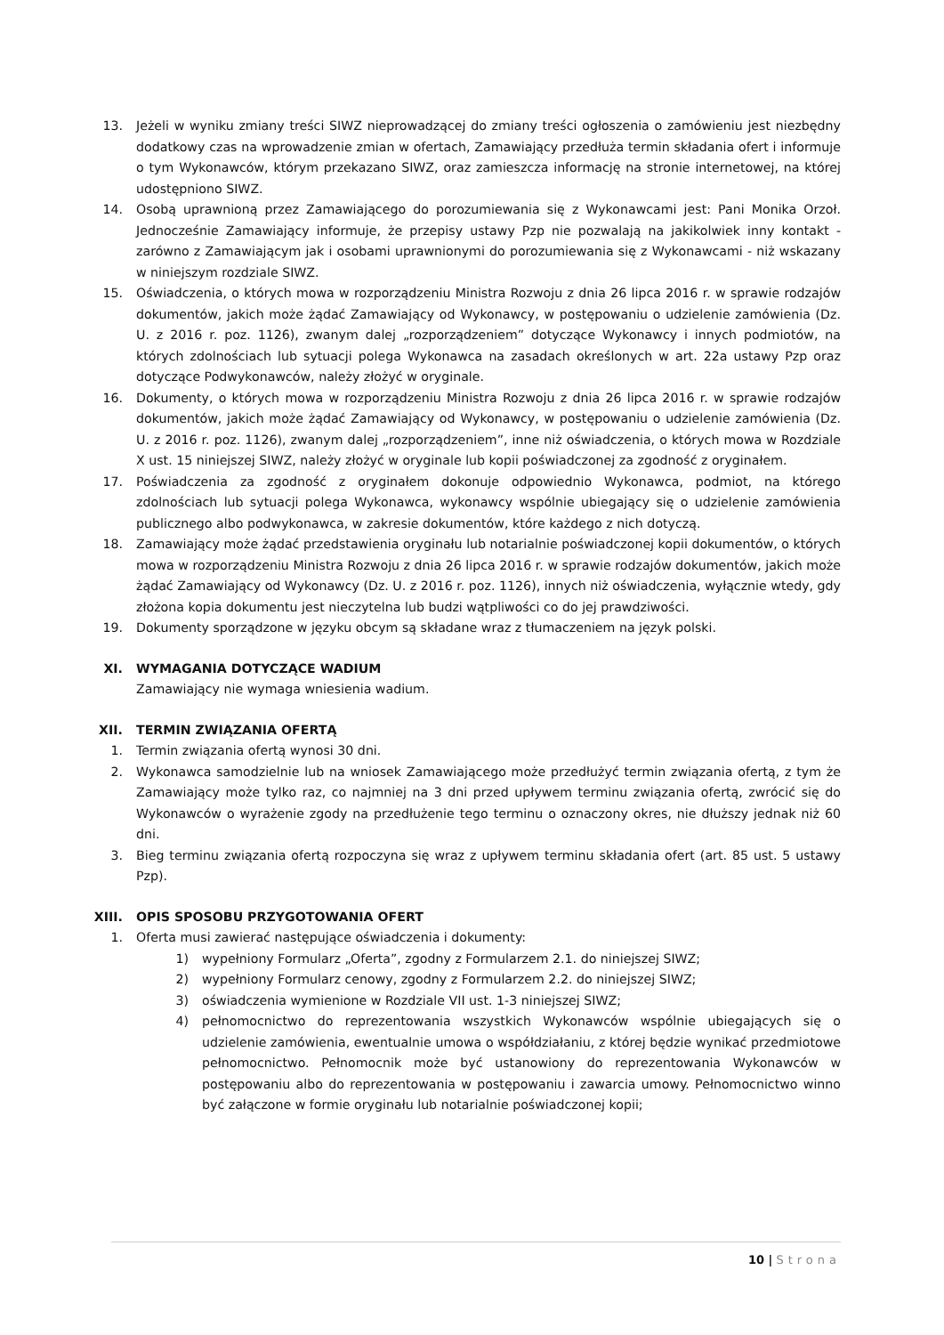13. Jeżeli w wyniku zmiany treści SIWZ nieprowadzącej do zmiany treści ogłoszenia o zamówieniu jest niezbędny dodatkowy czas na wprowadzenie zmian w ofertach, Zamawiający przedłuża termin składania ofert i informuje o tym Wykonawców, którym przekazano SIWZ, oraz zamieszcza informację na stronie internetowej, na której udostępniono SIWZ.
14. Osobą uprawnioną przez Zamawiającego do porozumiewania się z Wykonawcami jest: Pani Monika Orzoł. Jednocześnie Zamawiający informuje, że przepisy ustawy Pzp nie pozwalają na jakikolwiek inny kontakt - zarówno z Zamawiającym jak i osobami uprawnionymi do porozumiewania się z Wykonawcami - niż wskazany w niniejszym rozdziale SIWZ.
15. Oświadczenia, o których mowa w rozporządzeniu Ministra Rozwoju z dnia 26 lipca 2016 r. w sprawie rodzajów dokumentów, jakich może żądać Zamawiający od Wykonawcy, w postępowaniu o udzielenie zamówienia (Dz. U. z 2016 r. poz. 1126), zwanym dalej „rozporządzeniem” dotyczące Wykonawcy i innych podmiotów, na których zdolnościach lub sytuacji polega Wykonawca na zasadach określonych w art. 22a ustawy Pzp oraz dotyczące Podwykonawców, należy złożyć w oryginale.
16. Dokumenty, o których mowa w rozporządzeniu Ministra Rozwoju z dnia 26 lipca 2016 r. w sprawie rodzajów dokumentów, jakich może żądać Zamawiający od Wykonawcy, w postępowaniu o udzielenie zamówienia (Dz. U. z 2016 r. poz. 1126), zwanym dalej „rozporządzeniem”, inne niż oświadczenia, o których mowa w Rozdziale X ust. 15 niniejszej SIWZ, należy złożyć w oryginale lub kopii poświadczonej za zgodność z oryginałem.
17. Poświadczenia za zgodność z oryginałem dokonuje odpowiednio Wykonawca, podmiot, na którego zdolnościach lub sytuacji polega Wykonawca, wykonawcy wspólnie ubiegający się o udzielenie zamówienia publicznego albo podwykonawca, w zakresie dokumentów, które każdego z nich dotyczą.
18. Zamawiający może żądać przedstawienia oryginału lub notarialnie poświadczonej kopii dokumentów, o których mowa w rozporządzeniu Ministra Rozwoju z dnia 26 lipca 2016 r. w sprawie rodzajów dokumentów, jakich może żądać Zamawiający od Wykonawcy (Dz. U. z 2016 r. poz. 1126), innych niż oświadczenia, wyłącznie wtedy, gdy złożona kopia dokumentu jest nieczytelna lub budzi wątpliwości co do jej prawdziwości.
19. Dokumenty sporządzone w języku obcym są składane wraz z tłumaczeniem na język polski.
XI. WYMAGANIA DOTYCZĄCE WADIUM
Zamawiający nie wymaga wniesienia wadium.
XII. TERMIN ZWIĄZANIA OFERTĄ
1. Termin związania ofertą wynosi 30 dni.
2. Wykonawca samodzielnie lub na wniosek Zamawiającego może przedłużyć termin związania ofertą, z tym że Zamawiający może tylko raz, co najmniej na 3 dni przed upływem terminu związania ofertą, zwrócić się do Wykonawców o wyrażenie zgody na przedłużenie tego terminu o oznaczony okres, nie dłuższy jednak niż 60 dni.
3. Bieg terminu związania ofertą rozpoczyna się wraz z upływem terminu składania ofert (art. 85 ust. 5 ustawy Pzp).
XIII. OPIS SPOSOBU PRZYGOTOWANIA OFERT
1. Oferta musi zawierać następujące oświadczenia i dokumenty:
1) wypełniony Formularz „Oferta”, zgodny z Formularzem 2.1. do niniejszej SIWZ;
2) wypełniony Formularz cenowy, zgodny z Formularzem 2.2. do niniejszej SIWZ;
3) oświadczenia wymienione w Rozdziale VII ust. 1-3 niniejszej SIWZ;
4) pełnomocnictwo do reprezentowania wszystkich Wykonawców wspólnie ubiegających się o udzielenie zamówienia, ewentualnie umowa o współdziałaniu, z której będzie wynikać przedmiotowe pełnomocnictwo. Pełnomocnik może być ustanowiony do reprezentowania Wykonawców w postępowaniu albo do reprezentowania w postępowaniu i zawarcia umowy. Pełnomocnictwo winno być załączone w formie oryginału lub notarialnie poświadczonej kopii;
10 | Strona